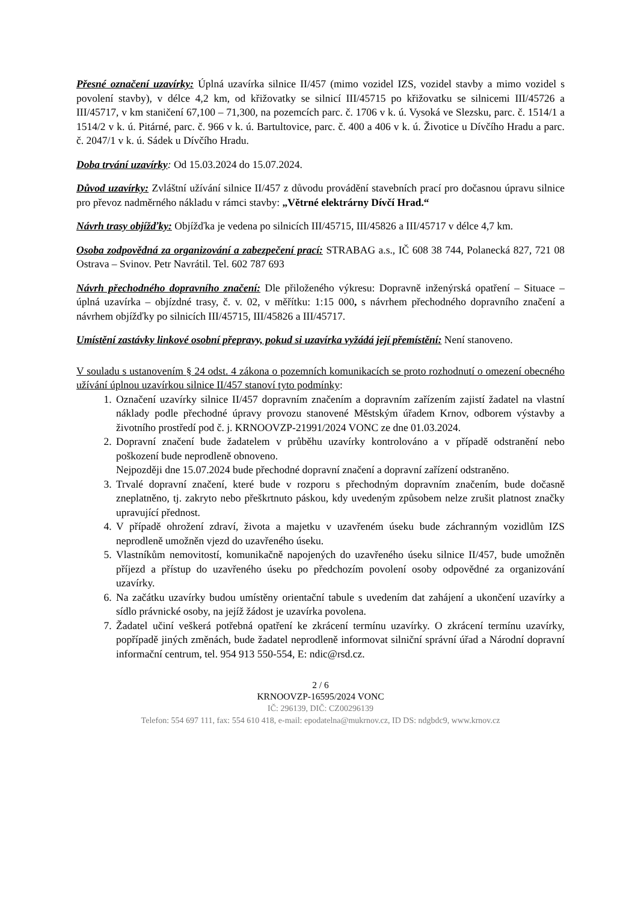Přesné označení uzavírky: Úplná uzavírka silnice II/457 (mimo vozidel IZS, vozidel stavby a mimo vozidel s povolení stavby), v délce 4,2 km, od křižovatky se silnicí III/45715 po křižovatku se silnicemi III/45726 a III/45717, v km staničení 67,100 – 71,300, na pozemcích parc. č. 1706 v k. ú. Vysoká ve Slezsku, parc. č. 1514/1 a 1514/2 v k. ú. Pitárné, parc. č. 966 v k. ú. Bartultovice, parc. č. 400 a 406 v k. ú. Životice u Dívčího Hradu a parc. č. 2047/1 v k. ú. Sádek u Dívčího Hradu.
Doba trvání uzavírky: Od 15.03.2024 do 15.07.2024.
Důvod uzavírky: Zvláštní užívání silnice II/457 z důvodu provádění stavebních prací pro dočasnou úpravu silnice pro převoz nadměrného nákladu v rámci stavby: „Větrné elektrárny Dívčí Hrad.“
Návrh trasy objížďky: Objížďka je vedena po silnicích III/45715, III/45826 a III/45717 v délce 4,7 km.
Osoba zodpovědná za organizování a zabezpečení prací: STRABAG a.s., IČ 608 38 744, Polanecká 827, 721 08 Ostrava – Svinov. Petr Navrátil. Tel. 602 787 693
Návrh přechodného dopravního značení: Dle přiloženého výkresu: Dopravně inženýrská opatření – Situace – úplná uzavírka – objízdné trasy, č. v. 02, v měřítku: 1:15 000, s návrhem přechodného dopravního značení a návrhem objížďky po silnicích III/45715, III/45826 a III/45717.
Umístění zastávky linkové osobní přepravy, pokud si uzavírka vyžádá její přemístění: Není stanoveno.
V souladu s ustanovením § 24 odst. 4 zákona o pozemních komunikacích se proto rozhodnutí o omezení obecného užívání úplnou uzavírkou silnice II/457 stanoví tyto podmínky:
1. Označení uzavírky silnice II/457 dopravním značením a dopravním zařízením zajistí žadatel na vlastní náklady podle přechodné úpravy provozu stanovené Městským úřadem Krnov, odborem výstavby a životního prostředí pod č. j. KRNOOVZP-21991/2024 VONC ze dne 01.03.2024.
2. Dopravní značení bude žadatelem v průběhu uzavírky kontrolováno a v případě odstranění nebo poškození bude neprodleně obnoveno.
Nejpozději dne 15.07.2024 bude přechodné dopravní značení a dopravní zařízení odstraněno.
3. Trvalé dopravní značení, které bude v rozporu s přechodným dopravním značením, bude dočasně zneplatněno, tj. zakryto nebo přeškrtnuto páskou, kdy uvedeným způsobem nelze zrušit platnost značky upravující přednost.
4. V případě ohrožení zdraví, života a majetku v uzavřeném úseku bude záchranným vozidlům IZS neprodleně umožněn vjezd do uzavřeného úseku.
5. Vlastníkům nemovitostí, komunikačně napojených do uzavřeného úseku silnice II/457, bude umožněn příjezd a přístup do uzavřeného úseku po předchozím povolení osoby odpovědné za organizování uzavírky.
6. Na začátku uzavírky budou umístěny orientační tabule s uvedením dat zahájení a ukončení uzavírky a sídlo právnické osoby, na jejíž žádost je uzavírka povolena.
7. Žadatel učiní veškerá potřebná opatření ke zkrácení termínu uzavírky. O zkrácení termínu uzavírky, popřípadě jiných změnách, bude žadatel neprodleně informovat silniční správní úřad a Národní dopravní informační centrum, tel. 954 913 550-554, E: ndic@rsd.cz.
2 / 6
KRNOOVZP-16595/2024 VONC
IČ: 296139, DIČ: CZ00296139
Telefon: 554 697 111, fax: 554 610 418, e-mail: epodatelna@mukrnov.cz, ID DS: ndgbdc9, www.krnov.cz